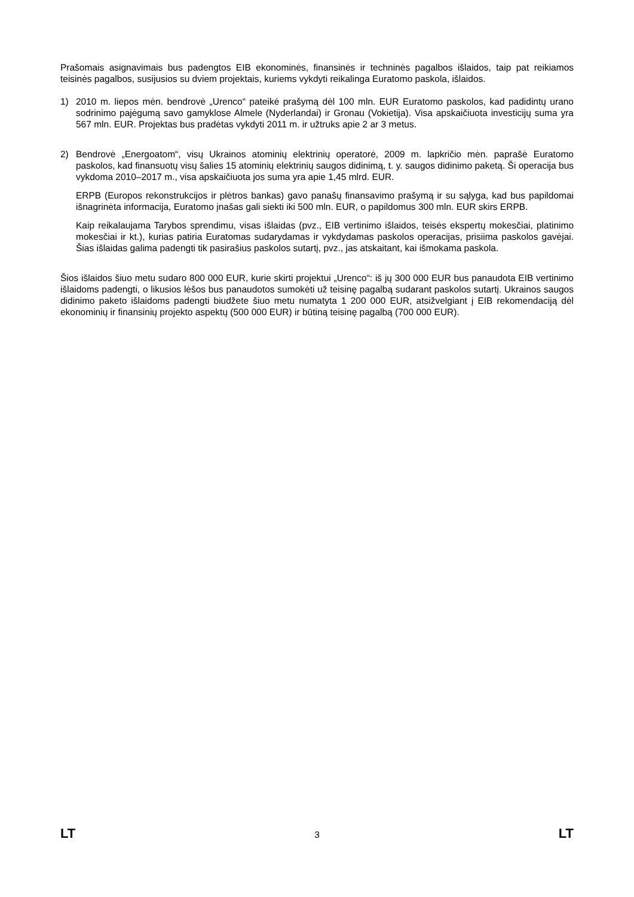Prašomais asignavimais bus padengtos EIB ekonominės, finansinės ir techninės pagalbos išlaidos, taip pat reikiamos teisinės pagalbos, susijusios su dviem projektais, kuriems vykdyti reikalinga Euratomo paskola, išlaidos.
1) 2010 m. liepos mėn. bendrovė „Urenco“ pateikė prašymą dėl 100 mln. EUR Euratomo paskolos, kad padidintų urano sodrinimo pajėgumą savo gamyklose Almele (Nyderlandai) ir Gronau (Vokietija). Visa apskaičiuota investicijų suma yra 567 mln. EUR. Projektas bus pradėtas vykdyti 2011 m. ir užtruks apie 2 ar 3 metus.
2) Bendrovė „Energoatom“, visų Ukrainos atominių elektrinių operatorė, 2009 m. lapkričio mėn. paprašė Euratomo paskolos, kad finansuotų visų šalies 15 atominių elektrinių saugos didinimą, t. y. saugos didinimo paketą. Ši operacija bus vykdoma 2010–2017 m., visa apskaičiuota jos suma yra apie 1,45 mlrd. EUR.
ERPB (Europos rekonstrukcijos ir plėtros bankas) gavo panašų finansavimo prašymą ir su sąlyga, kad bus papildomai išnagrinėta informacija, Euratomo įnašas gali siekti iki 500 mln. EUR, o papildomus 300 mln. EUR skirs ERPB.
Kaip reikalaujama Tarybos sprendimu, visas išlaidas (pvz., EIB vertinimo išlaidos, teisės ekspertų mokesčiai, platinimo mokesčiai ir kt.), kurias patiria Euratomas sudarydamas ir vykdydamas paskolos operacijas, prisiima paskolos gavėjai. Šias išlaidas galima padengti tik pasirašius paskolos sutartį, pvz., jas atskaitant, kai išmokama paskola.
Šios išlaidos šiuo metu sudaro 800 000 EUR, kurie skirti projektui „Urenco“: iš jų 300 000 EUR bus panaudota EIB vertinimo išlaidoms padengti, o likusios lėšos bus panaudotos sumokėti už teisinę pagalbą sudarant paskolos sutartį. Ukrainos saugos didinimo paketo išlaidoms padengti biudžete šiuo metu numatyta 1 200 000 EUR, atsižvelgiant į EIB rekomendaciją dėl ekonominių ir finansinių projekto aspektų (500 000 EUR) ir būtiną teisinę pagalbą (700 000 EUR).
LT 3 LT